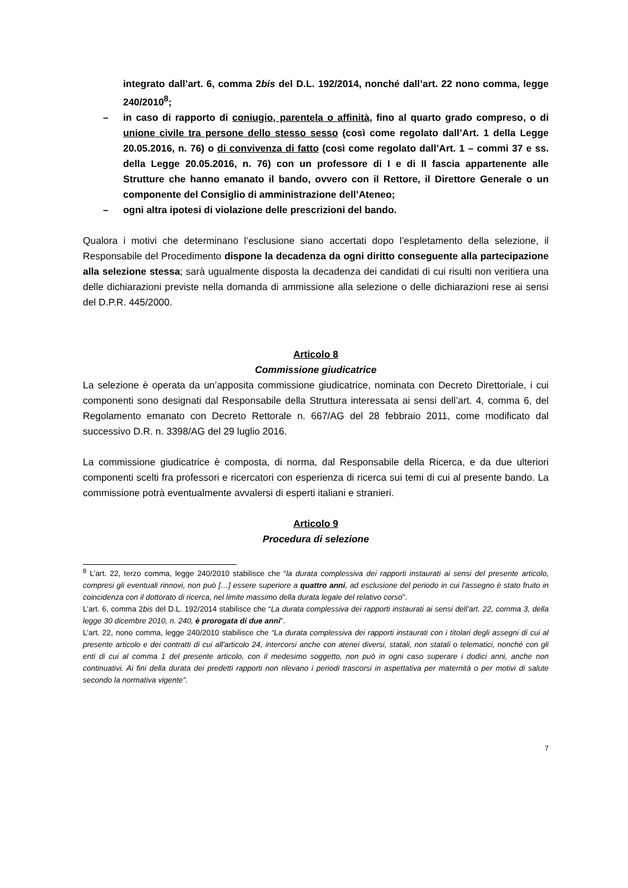integrato dall’art. 6, comma 2bis del D.L. 192/2014, nonché dall’art. 22 nono comma, legge 240/2010<sup>8</sup>;
– in caso di rapporto di coniugio, parentela o affinità, fino al quarto grado compreso, o di unione civile tra persone dello stesso sesso (così come regolato dall’Art. 1 della Legge 20.05.2016, n. 76) o di convivenza di fatto (così come regolato dall’Art. 1 – commi 37 e ss. della Legge 20.05.2016, n. 76) con un professore di I e di II fascia appartenente alle Strutture che hanno emanato il bando, ovvero con il Rettore, il Direttore Generale o un componente del Consiglio di amministrazione dell’Ateneo;
– ogni altra ipotesi di violazione delle prescrizioni del bando.
Qualora i motivi che determinano l’esclusione siano accertati dopo l’espletamento della selezione, il Responsabile del Procedimento dispone la decadenza da ogni diritto conseguente alla partecipazione alla selezione stessa; sarà ugualmente disposta la decadenza dei candidati di cui risulti non veritiera una delle dichiarazioni previste nella domanda di ammissione alla selezione o delle dichiarazioni rese ai sensi del D.P.R. 445/2000.
Articolo 8
Commissione giudicatrice
La selezione è operata da un’apposita commissione giudicatrice, nominata con Decreto Direttoriale, i cui componenti sono designati dal Responsabile della Struttura interessata ai sensi dell’art. 4, comma 6, del Regolamento emanato con Decreto Rettorale n. 667/AG del 28 febbraio 2011, come modificato dal successivo D.R. n. 3398/AG del 29 luglio 2016.
La commissione giudicatrice è composta, di norma, dal Responsabile della Ricerca, e da due ulteriori componenti scelti fra professori e ricercatori con esperienza di ricerca sui temi di cui al presente bando. La commissione potrà eventualmente avvalersi di esperti italiani e stranieri.
Articolo 9
Procedura di selezione
<sup>8</sup> L’art. 22, terzo comma, legge 240/2010 stabilisce che “la durata complessiva dei rapporti instaurati ai sensi del presente articolo, compresi gli eventuali rinnovi, non può […] essere superiore a quattro anni, ad esclusione del periodo in cui l'assegno è stato fruito in coincidenza con il dottorato di ricerca, nel limite massimo della durata legale del relativo corso”.
L’art. 6, comma 2bis del D.L. 192/2014 stabilisce che “La durata complessiva dei rapporti instaurati ai sensi dell’art. 22, comma 3, della legge 30 dicembre 2010, n. 240, è prorogata di due anni”.
L’art. 22, nono comma, legge 240/2010 stabilisce che “La durata complessiva dei rapporti instaurati con i titolari degli assegni di cui al presente articolo e dei contratti di cui all'articolo 24, intercorsi anche con atenei diversi, statali, non statali o telematici, nonché con gli enti di cui al comma 1 del presente articolo, con il medesimo soggetto, non può in ogni caso superare i dodici anni, anche non continuativi. Ai fini della durata dei predetti rapporti non rilevano i periodi trascorsi in aspettativa per maternità o per motivi di salute secondo la normativa vigente”.
7